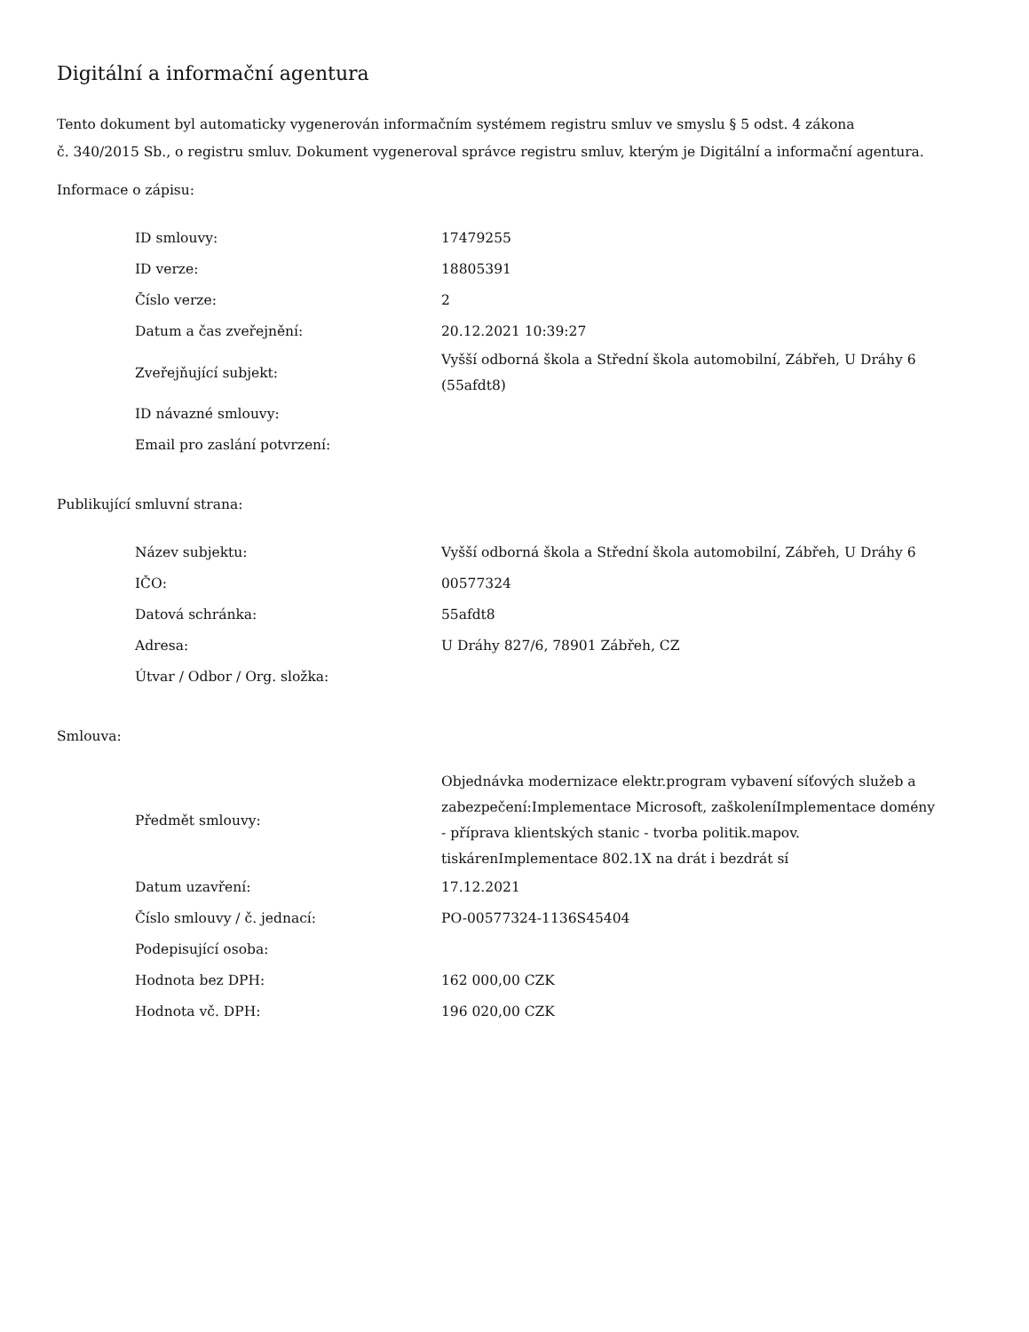Digitální a informační agentura
Tento dokument byl automaticky vygenerován informačním systémem registru smluv ve smyslu § 5 odst. 4 zákona
č. 340/2015 Sb., o registru smluv. Dokument vygeneroval správce registru smluv, kterým je Digitální a informační agentura.
Informace o zápisu:
| ID smlouvy: | 17479255 |
| ID verze: | 18805391 |
| Číslo verze: | 2 |
| Datum a čas zveřejnění: | 20.12.2021 10:39:27 |
| Zveřejňující subjekt: | Vyšší odborná škola a Střední škola automobilní, Zábřeh, U Dráhy 6 (55afdt8) |
| ID návazné smlouvy: | |
| Email pro zaslání potvrzení: | |
Publikující smluvní strana:
| Název subjektu: | Vyšší odborná škola a Střední škola automobilní, Zábřeh, U Dráhy 6 |
| IČO: | 00577324 |
| Datová schránka: | 55afdt8 |
| Adresa: | U Dráhy 827/6, 78901 Zábřeh, CZ |
| Útvar / Odbor / Org. složka: | |
Smlouva:
| Předmět smlouvy: | Objednávka modernizace elektr.program vybavení síťových služeb a zabezpečení:Implementace Microsoft, zaškoleníImplementace domény - příprava klientských stanic - tvorba politik.mapov. tiskárenImplementace 802.1X na drát i bezdrát sí |
| Datum uzavření: | 17.12.2021 |
| Číslo smlouvy / č. jednací: | PO-00577324-1136S45404 |
| Podepisující osoba: | |
| Hodnota bez DPH: | 162 000,00 CZK |
| Hodnota vč. DPH: | 196 020,00 CZK |